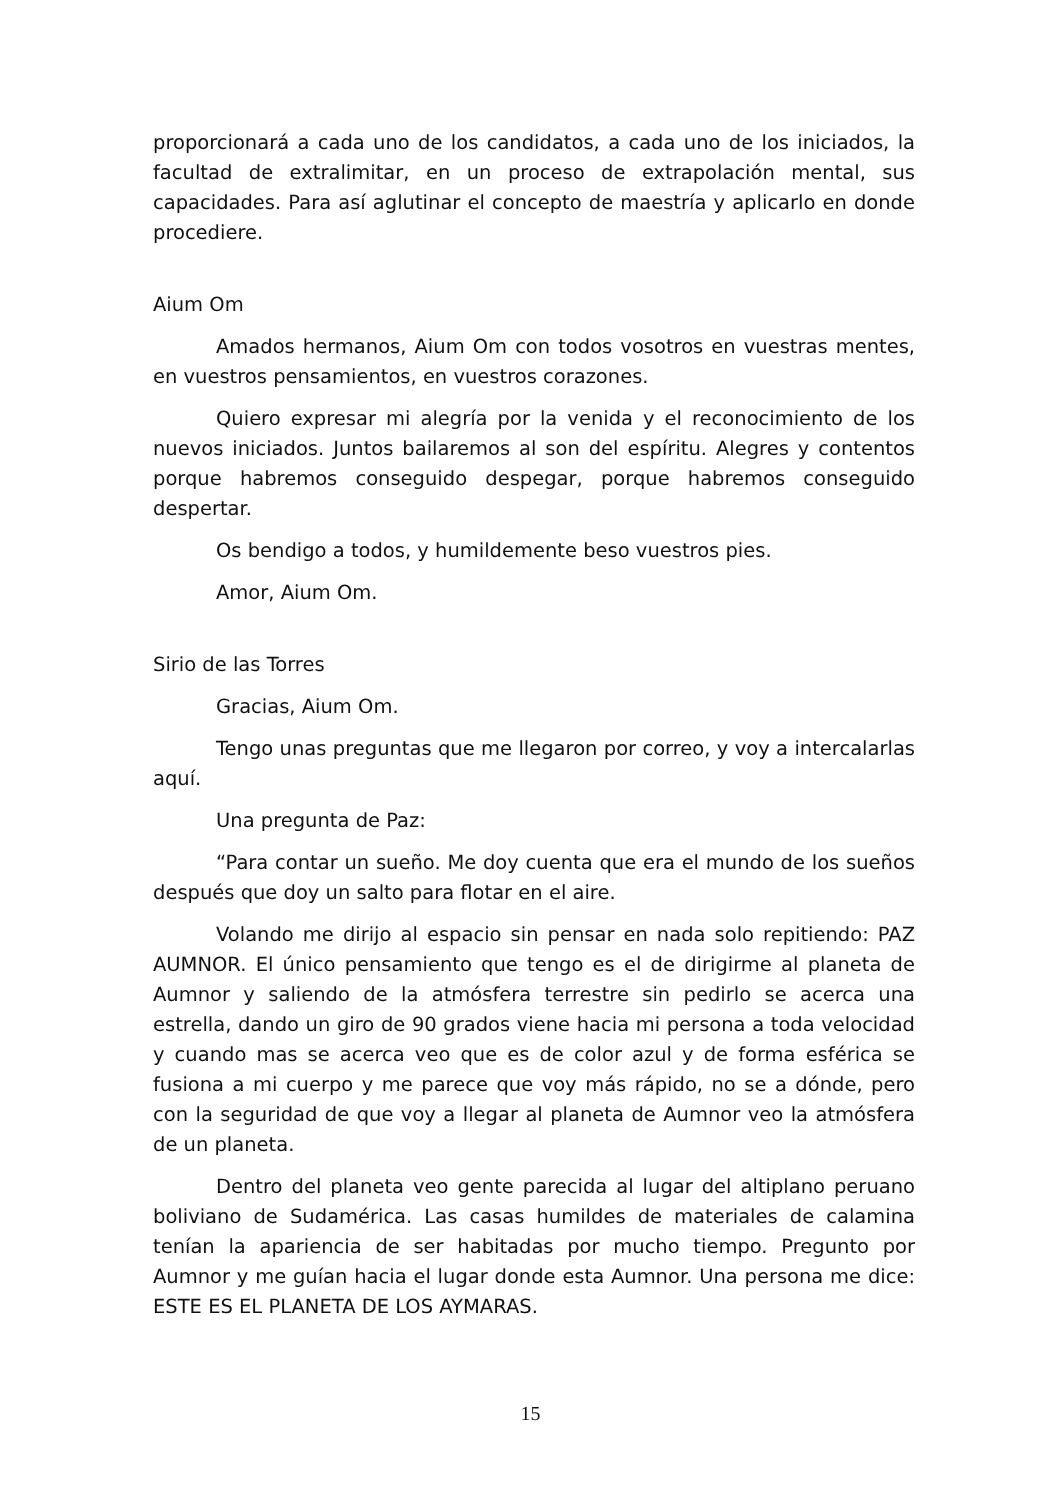proporcionará a cada uno de los candidatos, a cada uno de los iniciados, la facultad de extralimitar, en un proceso de extrapolación mental, sus capacidades. Para así aglutinar el concepto de maestría y aplicarlo en donde procediere.
Aium Om
Amados hermanos, Aium Om con todos vosotros en vuestras mentes, en vuestros pensamientos, en vuestros corazones.
Quiero expresar mi alegría por la venida y el reconocimiento de los nuevos iniciados. Juntos bailaremos al son del espíritu. Alegres y contentos porque habremos conseguido despegar, porque habremos conseguido despertar.
Os bendigo a todos, y humildemente beso vuestros pies.
Amor, Aium Om.
Sirio de las Torres
Gracias, Aium Om.
Tengo unas preguntas que me llegaron por correo, y voy a intercalarlas aquí.
Una pregunta de Paz:
“Para contar un sueño. Me doy cuenta que era el mundo de los sueños después que doy un salto para flotar en el aire.
Volando me dirijo al espacio sin pensar en nada solo repitiendo: PAZ AUMNOR. El único pensamiento que tengo es el de dirigirme al planeta de Aumnor y saliendo de la atmósfera terrestre sin pedirlo se acerca una estrella, dando un giro de 90 grados viene hacia mi persona a toda velocidad y cuando mas se acerca veo que es de color azul y de forma esférica se fusiona a mi cuerpo y me parece que voy más rápido, no se a dónde, pero con la seguridad de que voy a llegar al planeta de Aumnor veo la atmósfera de un planeta.
Dentro del planeta veo gente parecida al lugar del altiplano peruano boliviano de Sudamérica. Las casas humildes de materiales de calamina tenían la apariencia de ser habitadas por mucho tiempo. Pregunto por Aumnor y me guían hacia el lugar donde esta Aumnor. Una persona me dice: ESTE ES EL PLANETA DE LOS AYMARAS.
15